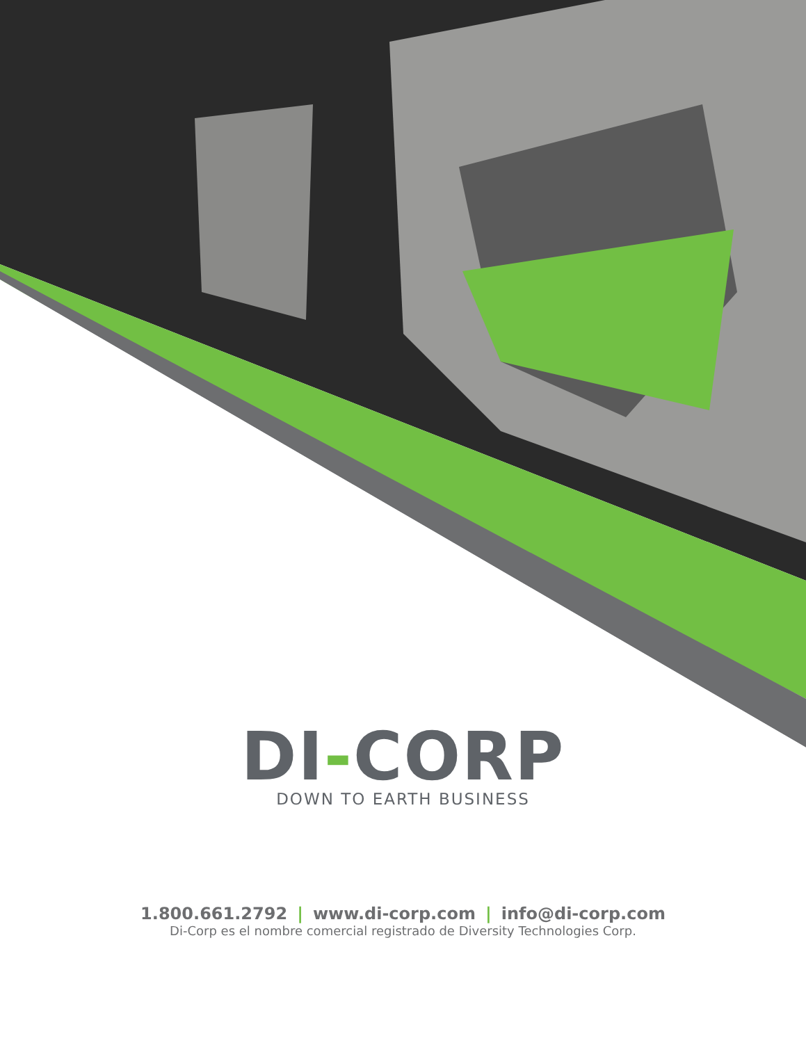DI-CORP
DOWN TO EARTH BUSINESS
1.800.661.2792 | www.di-corp.com | info@di-corp.com
Di-Corp es el nombre comercial registrado de Diversity Technologies Corp.